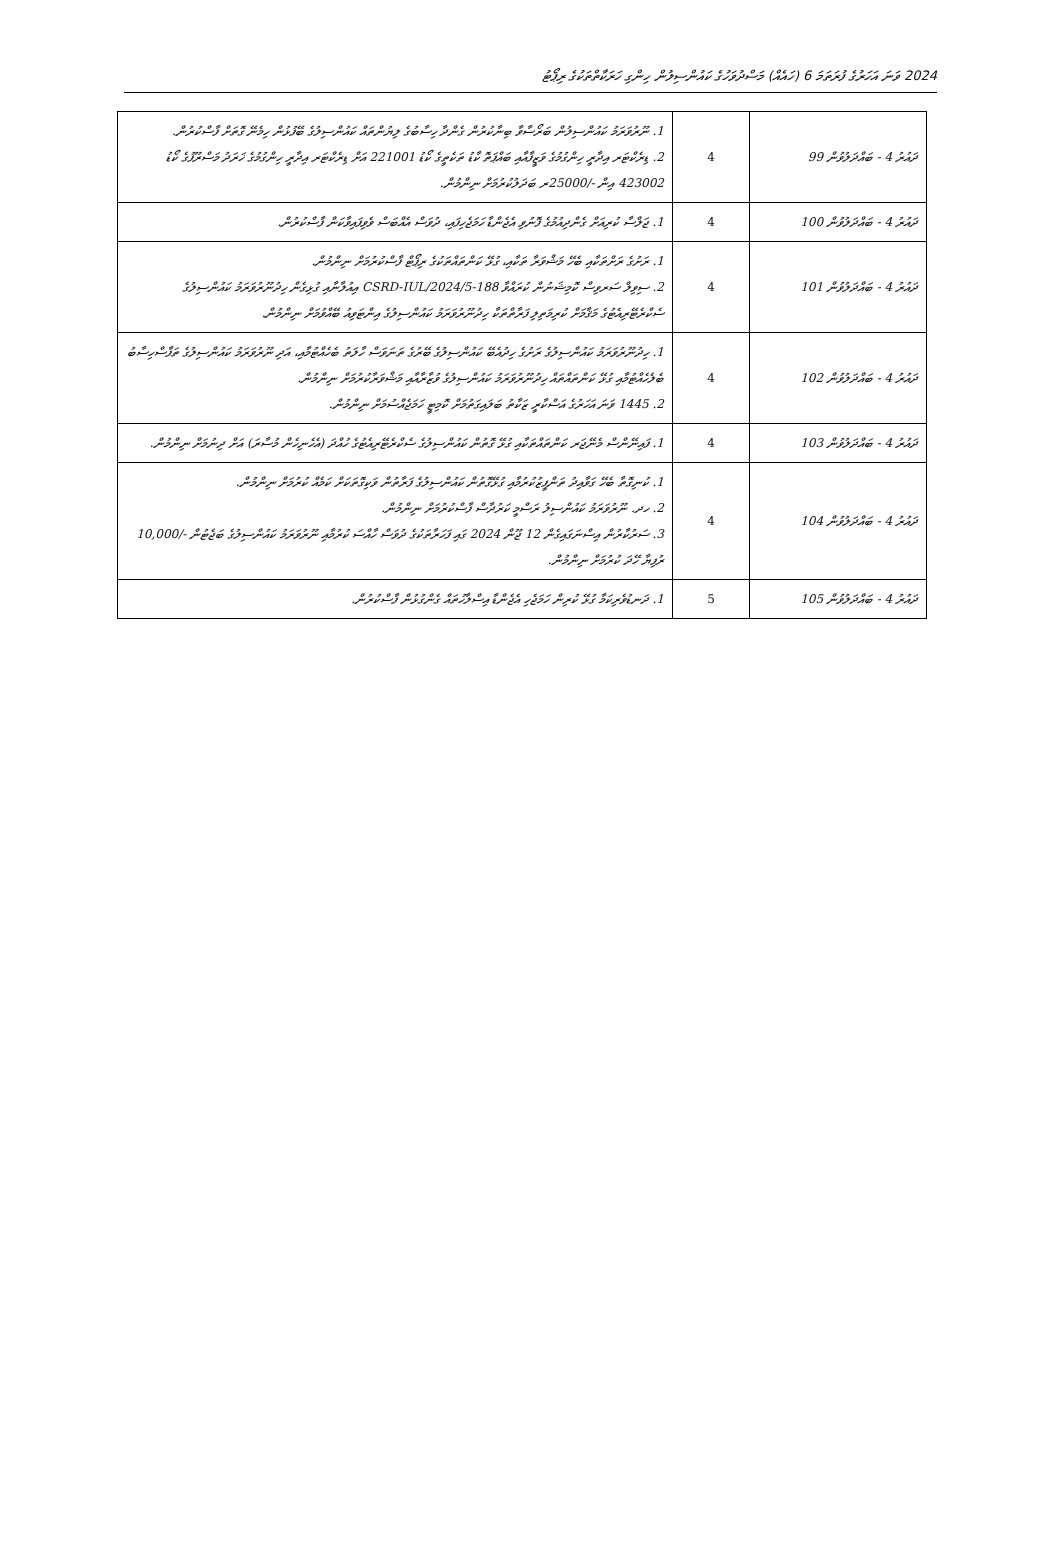2024 ވަނަ އަހަރުގެ ފުރަތަމަ 6 (ހައެއް) މަސްދުވަހުގެ ކައުންސިލުން ހިންގި ހަރަކާތްތަކުގެ ރިޕޯޓު
| ދައުރު 4 - ބައްދަލުވުން 99 | 4 | 1. ނޫރުވަރަމު ކައުންސިލުން ބަރޯސާވާ ބިނާކުރުން ގެންދާ ހިސާބުގެ ލިޔުންތައް ކައުންސިލުގެ ބޭފުޅުން ހިމެނޭ ގޮތަށް ފާސްކުރުން. 2. ޑިރެކްޓަރ އިދާރީ ހިންގުމުގެ ވަޒީފާއާއި ބައްޕަތޮ ކާޑު ތަކެތީގެ ކޯޑު 221001 އަށް ޑިރެކްޓަރ އިދާރީ ހިންގުމުގެ ޚަރަދު މަސްރޫފުގެ ކޯޑު 423002 އިން -/25000ރ ބަދަލުކުރުމަށް ނިންމުން. |
| ދައުރު 4 - ބައްދަލުވުން 100 | 4 | 1. ޖަލްސާ ކުރިއަށް ގެންދިއުމުގެ ފޮނުވި އެޖެންޑާ ހަމަޖެހިފައި، ދުވަސް އެއްބަސް ވެވިފައިވާކަން ފާސްކުރުން. |
| ދައުރު 4 - ބައްދަލުވުން 101 | 4 | 1. ރަށުގެ ރަށްތަކާއި ބެހޭ މަޝްވަރާ ތަކާއި، ގުޅޭ ކަންތައްތަކުގެ ރިޕޯޓް ފާސްކުރުމަށް ނިންމުން. 2. ސިވިލް ސަރވިސް ކޮމިޝަނުން ކުރައްވާ 188-CSRD-IUL/2024/5 އިއުލާނާއި ގުޅިގެން ހިދުނޫރުވަރަމު ކައުންސިލުގެ ސެކްރެޓޭރިއެޓުގެ މަޤާމަށް ކުރިމަތިލި ފަރާތްތަކާ ހިދުނޫރުވަރަމު ކައުންސިލުގެ އިންޓަވިއު ބޭއްވުމަށް ނިންމުން. |
| ދައުރު 4 - ބައްދަލުވުން 102 | 4 | 1. ހިދުނޫރުވަރަމު ކައުންސިލުގެ ރަށުގެ ހިދުއެބޭ ކައުންސިލުގެ ބޭރުގެ ތަނަވަސް ހާލަތު ބެހެއްޓުމާއި، އަދި ނޫރުވަރަމު ކައުންސިލުގެ ތަފާސްހިސާބު ބެލެހެއްޓުމާއި ގުޅޭ ކަންތައްތައް ހިދުނޫރުވަރަމު ކައުންސިލުގެ ވުޒާރާއާއި މަޝްވަރާކުރުމަށް ނިންމުން. 2. 1445 ވަނަ އަހަރުގެ އަސްކާރީ ޒަކާތު ބަލައިގަތުމަށް ކޮމިޓީ ހަމަޖެއްސުމަށް ނިންމުން. |
| ދައުރު 4 - ބައްދަލުވުން 103 | 4 | 1. ފައިނޭންސް މެނޭޖަރ ކަންތައްތަކާއި ގުޅޭ ގޮތުން ކައުންސިލުގެ ސެކްރެޓޭރިއެޓުގެ ހުއްދަ (އެހެނިހެން މުސާރަ) އަށް ދިނުމަށް ނިންމުން. |
| ދައުރު 4 - ބައްދަލުވުން 104 | 4 | 1. ކުނިގޮތާ ބެހޭ ގަވާއިދު ތަންފީޒުކުރުމާއި ގުޅޭގޮތުން ކައުންސިލުގެ ފަރާތުން ވަކިގޮތަކަށް ކަމެއް ކުރުމަށް ނިންމުން. 2. ހދ. ނޫރުވަރަމު ކައުންސިލު ރަސްމީ ކަރުދާސް ފާސްކުރުމަށް ނިންމުން. 3. ސަރުކާރުން އިސްނަގައިގެން 12 ޖޫން 2024 ގައި ފަހަރާތަކުގެ ދުވަސް ހާއްސަ ކުރުމާއި ނޫރުވަރަމު ކައުންސިލުގެ ބަޖެޓުން -/10,000 ރުފިޔާ ހޭދަ ކުރުމަށް ނިންމުން. |
| ދައުރު 4 - ބައްދަލުވުން 105 | 5 | 1. ދަނޑުވެރިކަމާ ގުޅޭ ކުރިން ހަމަޖެހި އެޖެންޑާ އިސްލާހުތައް ގެންގުޅުން ފާސްކުރުން. |